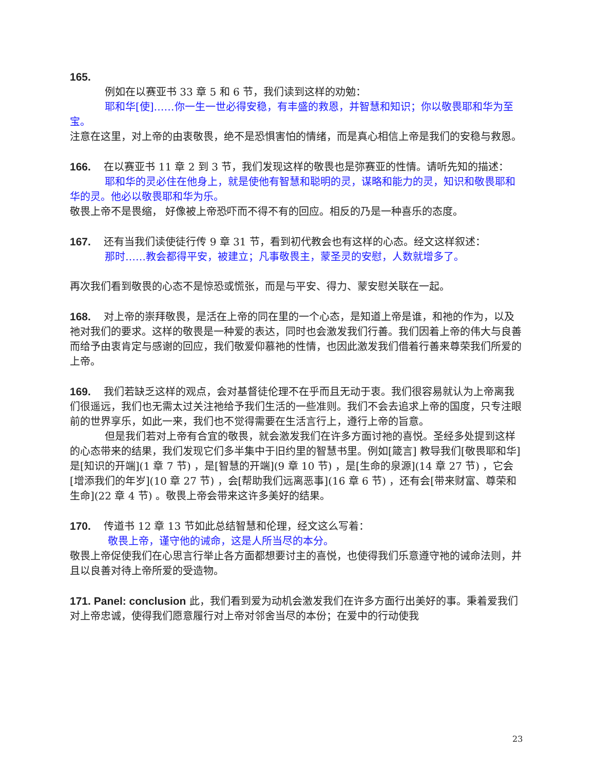165.
例如在以赛亚书 33 章 5 和 6 节，我们读到这样的劝勉：
耶和华[使]……你一生一世必得安稳，有丰盛的救恩，并智慧和知识；你以敬畏耶和华为至宝。
注意在这里，对上帝的由衷敬畏，绝不是恐惧害怕的情绪，而是真心相信上帝是我们的安稳与救恩。
166. 在以赛亚书 11 章 2 到 3 节，我们发现这样的敬畏也是弥赛亚的性情。请听先知的描述：
耶和华的灵必住在他身上，就是使他有智慧和聪明的灵，谋略和能力的灵，知识和敬畏耶和华的灵。他必以敬畏耶和华为乐。
敬畏上帝不是畏缩， 好像被上帝恐吓而不得不有的回应。相反的乃是一种喜乐的态度。
167. 还有当我们读使徒行传 9 章 31 节，看到初代教会也有这样的心态。经文这样叙述：
那时……教会都得平安，被建立；凡事敬畏主，蒙圣灵的安慰，人数就增多了。
再次我们看到敬畏的心态不是惊恐或慌张，而是与平安、得力、蒙安慰关联在一起。
168. 对上帝的崇拜敬畏，是活在上帝的同在里的一个心态，是知道上帝是谁，和祂的作为，以及祂对我们的要求。这样的敬畏是一种爱的表达，同时也会激发我们行善。我们因着上帝的伟大与良善而给予由衷肯定与感谢的回应，我们敬爱仰慕祂的性情，也因此激发我们借着行善来尊荣我们所爱的上帝。
169. 我们若缺乏这样的观点，会对基督徒伦理不在乎而且无动于衷。我们很容易就认为上帝离我们很遥远，我们也无需太过关注祂给予我们生活的一些准则。我们不会去追求上帝的国度，只专注眼前的世界享乐，如此一来，我们也不觉得需要在生活言行上，遵行上帝的旨意。
但是我们若对上帝有合宜的敬畏，就会激发我们在许多方面讨祂的喜悦。圣经多处提到这样的心态带来的结果，我们发现它们多半集中于旧约里的智慧书里。例如[箴言] 教导我们[敬畏耶和华] 是[知识的开端](1 章 7 节) ，是[智慧的开端](9 章 10 节) ，是[生命的泉源](14 章 27 节) ，它会[增添我们的年岁](10 章 27 节) ，会[帮助我们远离恶事](16 章 6 节) ，还有会[带来财富、尊荣和生命](22 章 4 节) 。敬畏上帝会带来这许多美好的结果。
170. 传道书 12 章 13 节如此总结智慧和伦理，经文这么写着：
敬畏上帝，谨守他的诫命，这是人所当尽的本分。
敬畏上帝促使我们在心思言行举止各方面都想要讨主的喜悦，也使得我们乐意遵守祂的诫命法则，并且以良善对待上帝所爱的受造物。
171. Panel: conclusion 此，我们看到爱为动机会激发我们在许多方面行出美好的事。秉着爱我们对上帝忠诚，使得我们愿意履行对上帝对邻舍当尽的本份；在爱中的行动使我
23